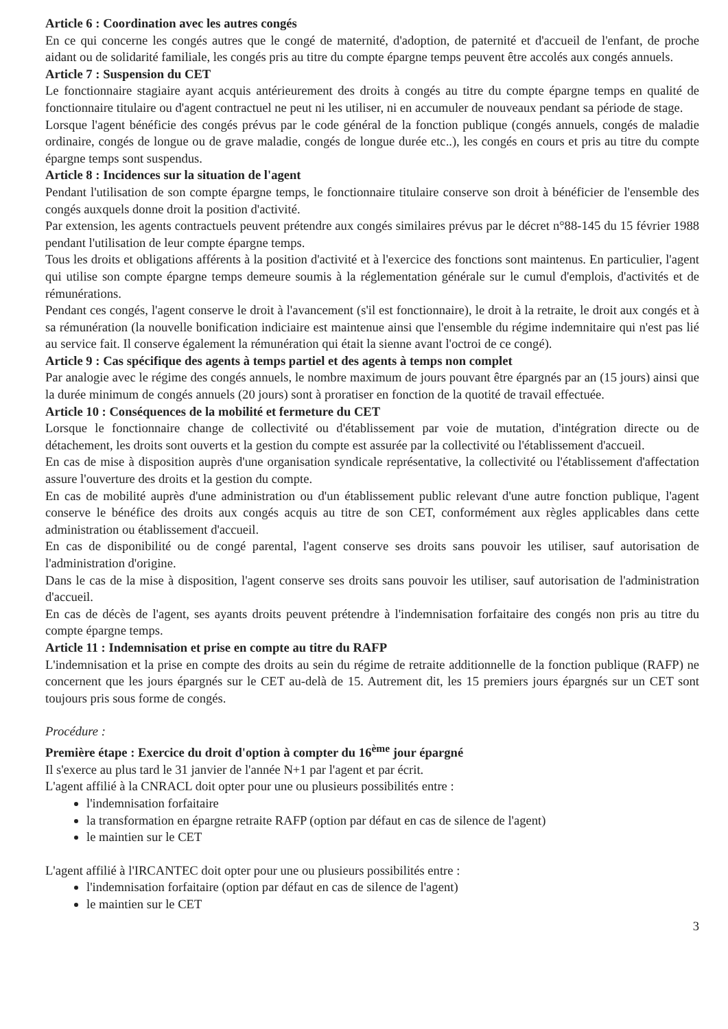Article 6 : Coordination avec les autres congés
En ce qui concerne les congés autres que le congé de maternité, d'adoption, de paternité et d'accueil de l'enfant, de proche aidant ou de solidarité familiale, les congés pris au titre du compte épargne temps peuvent être accolés aux congés annuels.
Article 7 : Suspension du CET
Le fonctionnaire stagiaire ayant acquis antérieurement des droits à congés au titre du compte épargne temps en qualité de fonctionnaire titulaire ou d'agent contractuel ne peut ni les utiliser, ni en accumuler de nouveaux pendant sa période de stage.
Lorsque l'agent bénéficie des congés prévus par le code général de la fonction publique (congés annuels, congés de maladie ordinaire, congés de longue ou de grave maladie, congés de longue durée etc..), les congés en cours et pris au titre du compte épargne temps sont suspendus.
Article 8 : Incidences sur la situation de l'agent
Pendant l'utilisation de son compte épargne temps, le fonctionnaire titulaire conserve son droit à bénéficier de l'ensemble des congés auxquels donne droit la position d'activité.
Par extension, les agents contractuels peuvent prétendre aux congés similaires prévus par le décret n°88-145 du 15 février 1988 pendant l'utilisation de leur compte épargne temps.
Tous les droits et obligations afférents à la position d'activité et à l'exercice des fonctions sont maintenus. En particulier, l'agent qui utilise son compte épargne temps demeure soumis à la réglementation générale sur le cumul d'emplois, d'activités et de rémunérations.
Pendant ces congés, l'agent conserve le droit à l'avancement (s'il est fonctionnaire), le droit à la retraite, le droit aux congés et à sa rémunération (la nouvelle bonification indiciaire est maintenue ainsi que l'ensemble du régime indemnitaire qui n'est pas lié au service fait. Il conserve également la rémunération qui était la sienne avant l'octroi de ce congé).
Article 9 : Cas spécifique des agents à temps partiel et des agents à temps non complet
Par analogie avec le régime des congés annuels, le nombre maximum de jours pouvant être épargnés par an (15 jours) ainsi que la durée minimum de congés annuels (20 jours) sont à proratiser en fonction de la quotité de travail effectuée.
Article 10 : Conséquences de la mobilité et fermeture du CET
Lorsque le fonctionnaire change de collectivité ou d'établissement par voie de mutation, d'intégration directe ou de détachement, les droits sont ouverts et la gestion du compte est assurée par la collectivité ou l'établissement d'accueil.
En cas de mise à disposition auprès d'une organisation syndicale représentative, la collectivité ou l'établissement d'affectation assure l'ouverture des droits et la gestion du compte.
En cas de mobilité auprès d'une administration ou d'un établissement public relevant d'une autre fonction publique, l'agent conserve le bénéfice des droits aux congés acquis au titre de son CET, conformément aux règles applicables dans cette administration ou établissement d'accueil.
En cas de disponibilité ou de congé parental, l'agent conserve ses droits sans pouvoir les utiliser, sauf autorisation de l'administration d'origine.
Dans le cas de la mise à disposition, l'agent conserve ses droits sans pouvoir les utiliser, sauf autorisation de l'administration d'accueil.
En cas de décès de l'agent, ses ayants droits peuvent prétendre à l'indemnisation forfaitaire des congés non pris au titre du compte épargne temps.
Article 11 : Indemnisation et prise en compte au titre du RAFP
L'indemnisation et la prise en compte des droits au sein du régime de retraite additionnelle de la fonction publique (RAFP) ne concernent que les jours épargnés sur le CET au-delà de 15. Autrement dit, les 15 premiers jours épargnés sur un CET sont toujours pris sous forme de congés.
Procédure :
Première étape : Exercice du droit d'option à compter du 16<sup>ème</sup> jour épargné
Il s'exerce au plus tard le 31 janvier de l'année N+1 par l'agent et par écrit.
L'agent affilié à la CNRACL doit opter pour une ou plusieurs possibilités entre :
l'indemnisation forfaitaire
la transformation en épargne retraite RAFP (option par défaut en cas de silence de l'agent)
le maintien sur le CET
L'agent affilié à l'IRCANTEC doit opter pour une ou plusieurs possibilités entre :
l'indemnisation forfaitaire (option par défaut en cas de silence de l'agent)
le maintien sur le CET
3